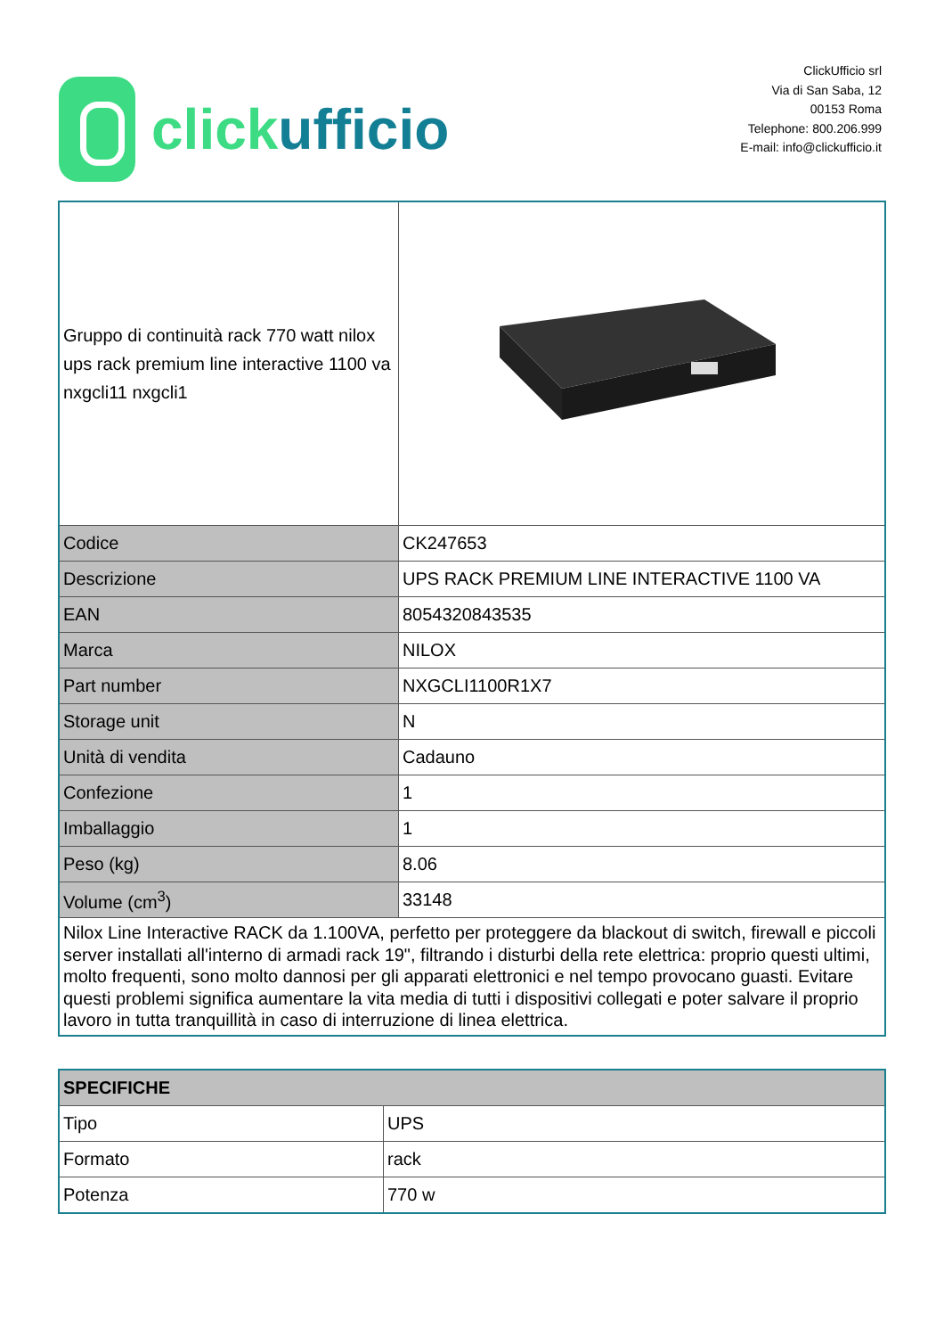click ufficio
ClickUfficio srl
Via di San Saba, 12
00153 Roma
Telephone: 800.206.999
E-mail: info@clickufficio.it
| Gruppo di continuità rack 770 watt nilox ups rack premium line interactive 1100 va nxgcli11 nxgcli1 | |
| Codice | CK247653 |
| Descrizione | UPS RACK PREMIUM LINE INTERACTIVE 1100 VA |
| EAN | 8054320843535 |
| Marca | NILOX |
| Part number | NXGCLI1100R1X7 |
| Storage unit | N |
| Unità di vendita | Cadauno |
| Confezione | 1 |
| Imballaggio | 1 |
| Peso (kg) | 8.06 |
| Volume (cm<sup>3</sup>) | 33148 |
| Nilox Line Interactive RACK da 1.100VA, perfetto per proteggere da blackout di switch, firewall e piccoli server installati all'interno di armadi rack 19", filtrando i disturbi della rete elettrica: proprio questi ultimi, molto frequenti, sono molto dannosi per gli apparati elettronici e nel tempo provocano guasti. Evitare questi problemi significa aumentare la vita media di tutti i dispositivi collegati e poter salvare il proprio lavoro in tutta tranquillità in caso di interruzione di linea elettrica. | |
| SPECIFICHE | |
| Tipo | UPS |
| Formato | rack |
| Potenza | 770 w |